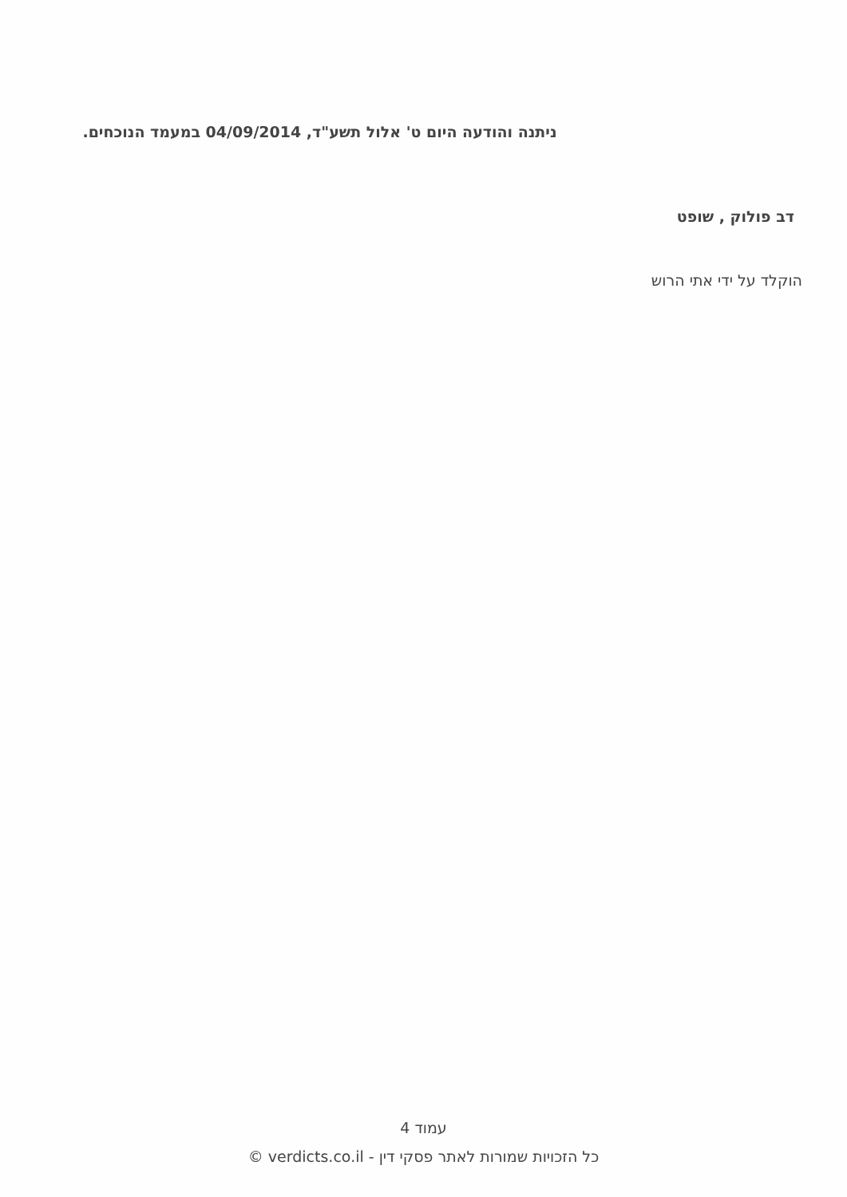ניתנה והודעה היום ט' אלול תשע"ד, 04/09/2014 במעמד הנוכחים.
דב פולוק , שופט
הוקלד על ידי אתי הרוש
עמוד 4
כל הזכויות שמורות לאתר פסקי דין - verdicts.co.il ©